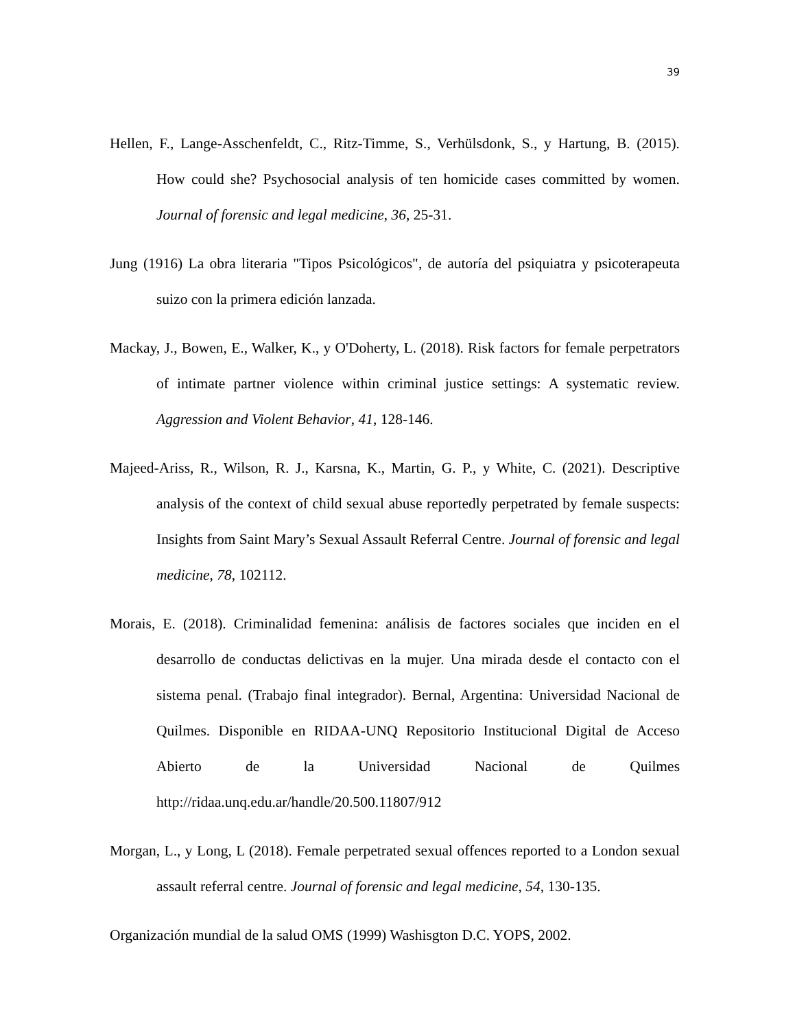39
Hellen, F., Lange-Asschenfeldt, C., Ritz-Timme, S., Verhülsdonk, S., y Hartung, B. (2015). How could she? Psychosocial analysis of ten homicide cases committed by women. Journal of forensic and legal medicine, 36, 25-31.
Jung (1916) La obra literaria "Tipos Psicológicos", de autoría del psiquiatra y psicoterapeuta suizo con la primera edición lanzada.
Mackay, J., Bowen, E., Walker, K., y O'Doherty, L. (2018). Risk factors for female perpetrators of intimate partner violence within criminal justice settings: A systematic review. Aggression and Violent Behavior, 41, 128-146.
Majeed-Ariss, R., Wilson, R. J., Karsna, K., Martin, G. P., y White, C. (2021). Descriptive analysis of the context of child sexual abuse reportedly perpetrated by female suspects: Insights from Saint Mary’s Sexual Assault Referral Centre. Journal of forensic and legal medicine, 78, 102112.
Morais, E. (2018). Criminalidad femenina: análisis de factores sociales que inciden en el desarrollo de conductas delictivas en la mujer. Una mirada desde el contacto con el sistema penal. (Trabajo final integrador). Bernal, Argentina: Universidad Nacional de Quilmes. Disponible en RIDAA-UNQ Repositorio Institucional Digital de Acceso Abierto de la Universidad Nacional de Quilmes http://ridaa.unq.edu.ar/handle/20.500.11807/912
Morgan, L., y Long, L (2018). Female perpetrated sexual offences reported to a London sexual assault referral centre. Journal of forensic and legal medicine, 54, 130-135.
Organización mundial de la salud OMS (1999) Washisgton D.C. YOPS, 2002.